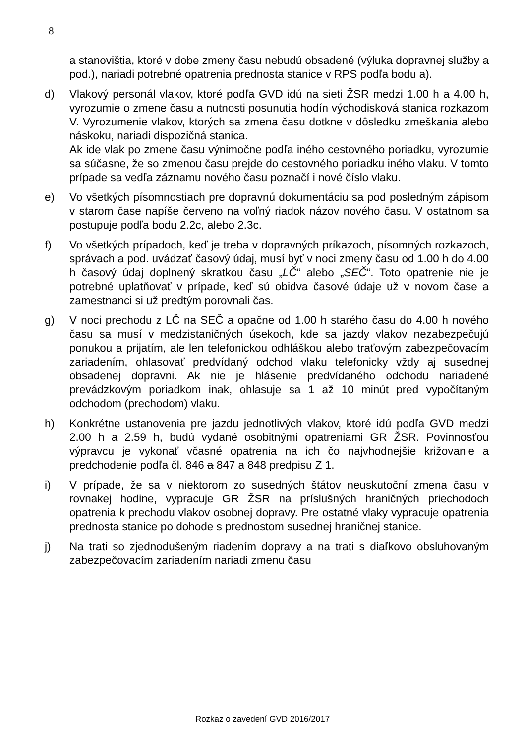8
a stanovištia, ktoré v dobe zmeny času nebudú obsadené (výluka dopravnej služby a pod.), nariadi potrebné opatrenia prednosta stanice v RPS podľa bodu a).
d) Vlakový personál vlakov, ktoré podľa GVD idú na sieti ŽSR medzi 1.00 h a 4.00 h, vyrozumie o zmene času a nutnosti posunutia hodín východisková stanica rozkazom V. Vyrozumenie vlakov, ktorých sa zmena času dotkne v dôsledku zmeškania alebo náskoku, nariadi dispozičná stanica.
Ak ide vlak po zmene času výnimočne podľa iného cestovného poriadku, vyrozumie sa súčasne, že so zmenou času prejde do cestovného poriadku iného vlaku. V tomto prípade sa vedľa záznamu nového času poznačí i nové číslo vlaku.
e) Vo všetkých písomnostiach pre dopravnú dokumentáciu sa pod posledným zápisom v starom čase napíše červeno na voľný riadok názov nového času. V ostatnom sa postupuje podľa bodu 2.2c, alebo 2.3c.
f) Vo všetkých prípadoch, keď je treba v dopravných príkazoch, písomných rozkazoch, správach a pod. uvádzať časový údaj, musí byť v noci zmeny času od 1.00 h do 4.00 h časový údaj doplnený skratkou času „LČ“ alebo „SEČ“. Toto opatrenie nie je potrebné uplatňovať v prípade, keď sú obidva časové údaje už v novom čase a zamestnanci si už predtým porovnali čas.
g) V noci prechodu z LČ na SEČ a opačne od 1.00 h starého času do 4.00 h nového času sa musí v medzistaničných úsekoch, kde sa jazdy vlakov nezabezpečujú ponukou a prijatím, ale len telefonickou odhláškou alebo traťovým zabezpečovacím zariadením, ohlasovať predvídaný odchod vlaku telefonicky vždy aj susednej obsadenej dopravni. Ak nie je hlásenie predvídaného odchodu nariadené prevádzkovým poriadkom inak, ohlasuje sa 1 až 10 minút pred vypočítaným odchodom (prechodom) vlaku.
h) Konkrétne ustanovenia pre jazdu jednotlivých vlakov, ktoré idú podľa GVD medzi 2.00 h a 2.59 h, budú vydané osobitnými opatreniami GR ŽSR. Povinnosťou výpravcu je vykonať včasné opatrenia na ich čo najvhodnejšie križovanie a predchodenie podľa čl. 846 a 847 a 848 predpisu Z 1.
i) V prípade, že sa v niektorom zo susedných štátov neuskutoční zmena času v rovnakej hodine, vypracuje GR ŽSR na príslušných hraničných priechodoch opatrenia k prechodu vlakov osobnej dopravy. Pre ostatné vlaky vypracuje opatrenia prednosta stanice po dohode s prednostom susednej hraničnej stanice.
j) Na trati so zjednodušeným riadením dopravy a na trati s diaľkovo obsluhovaným zabezpečovacím zariadením nariadi zmenu času
Rozkaz o zavedení GVD 2016/2017